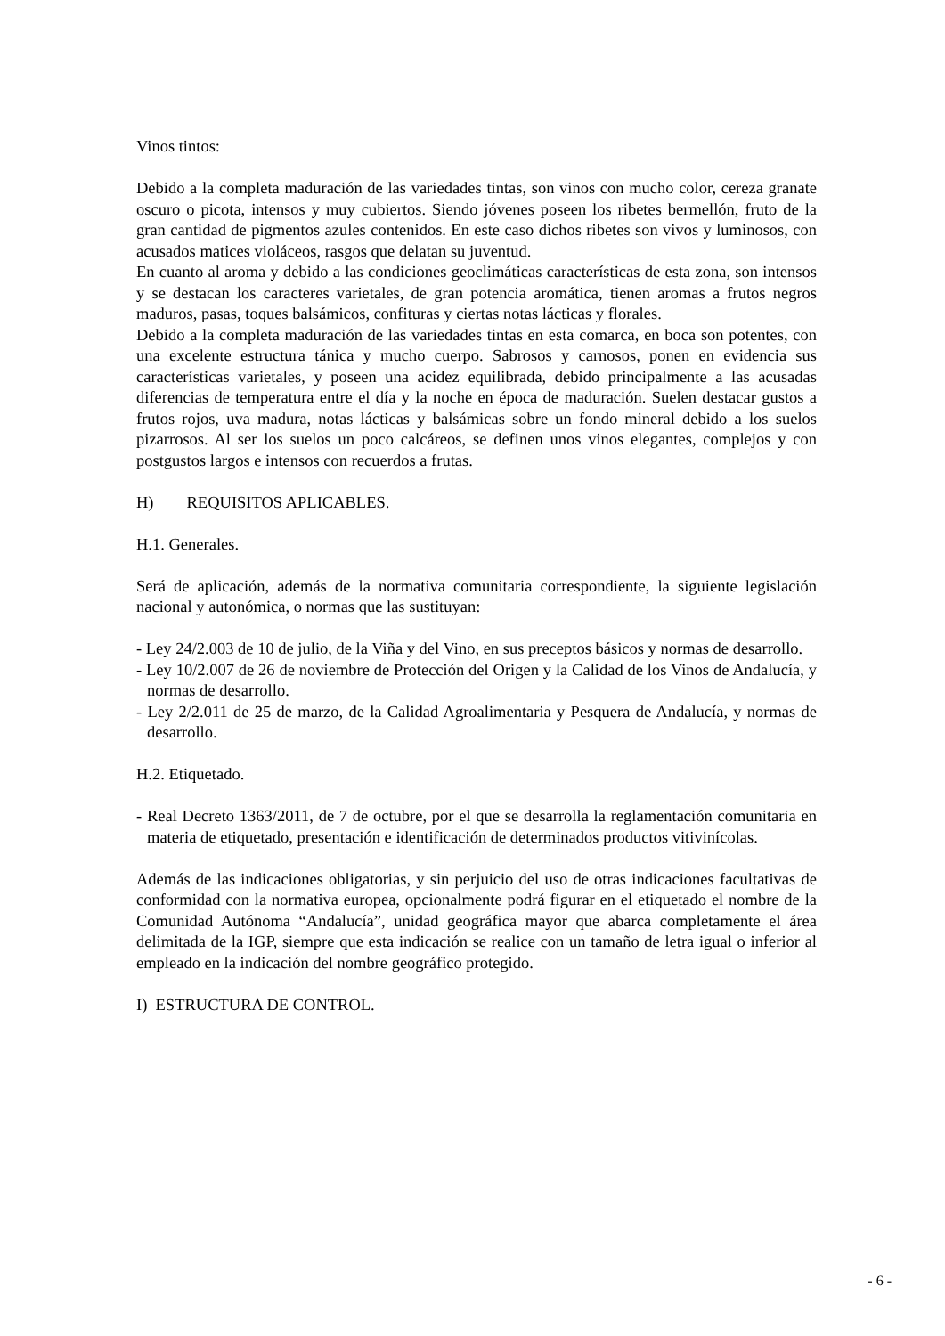Vinos tintos:
Debido a la completa maduración de las variedades tintas, son vinos con mucho color, cereza granate oscuro o picota, intensos y muy cubiertos. Siendo jóvenes poseen los ribetes bermellón, fruto de la gran cantidad de pigmentos azules contenidos. En este caso dichos ribetes son vivos y luminosos, con acusados matices violáceos, rasgos que delatan su juventud.
En cuanto al aroma y debido a las condiciones geoclimáticas características de esta zona, son intensos y se destacan los caracteres varietales, de gran potencia aromática, tienen aromas a frutos negros maduros, pasas, toques balsámicos, confituras y ciertas notas lácticas y florales.
Debido a la completa maduración de las variedades tintas en esta comarca, en boca son potentes, con una excelente estructura tánica y mucho cuerpo. Sabrosos y carnosos, ponen en evidencia sus características varietales, y poseen una acidez equilibrada, debido principalmente a las acusadas diferencias de temperatura entre el día y la noche en época de maduración. Suelen destacar gustos a frutos rojos, uva madura, notas lácticas y balsámicas sobre un fondo mineral debido a los suelos pizarrosos. Al ser los suelos un poco calcáreos, se definen unos vinos elegantes, complejos y con postgustos largos e intensos con recuerdos a frutas.
H) REQUISITOS APLICABLES.
H.1. Generales.
Será de aplicación, además de la normativa comunitaria correspondiente, la siguiente legislación nacional y autonómica, o normas que las sustituyan:
- Ley 24/2.003 de 10 de julio, de la Viña y del Vino, en sus preceptos básicos y normas de desarrollo.
- Ley 10/2.007 de 26 de noviembre de Protección del Origen y la Calidad de los Vinos de Andalucía, y normas de desarrollo.
- Ley 2/2.011 de 25 de marzo, de la Calidad Agroalimentaria y Pesquera de Andalucía, y normas de desarrollo.
H.2. Etiquetado.
- Real Decreto 1363/2011, de 7 de octubre, por el que se desarrolla la reglamentación comunitaria en materia de etiquetado, presentación e identificación de determinados productos vitivinícolas.
Además de las indicaciones obligatorias, y sin perjuicio del uso de otras indicaciones facultativas de conformidad con la normativa europea, opcionalmente podrá figurar en el etiquetado el nombre de la Comunidad Autónoma “Andalucía”, unidad geográfica mayor que abarca completamente el área delimitada de la IGP, siempre que esta indicación se realice con un tamaño de letra igual o inferior al empleado en la indicación del nombre geográfico protegido.
I) ESTRUCTURA DE CONTROL.
- 6 -